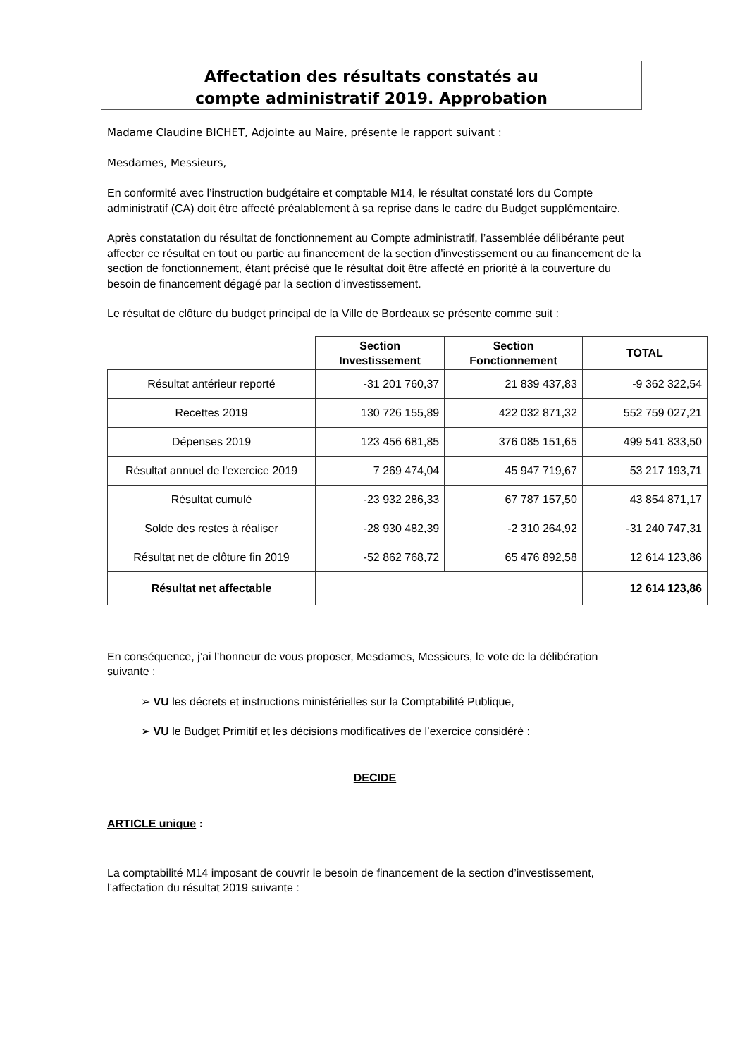Affectation des résultats constatés au
compte administratif 2019. Approbation
Madame Claudine BICHET, Adjointe au Maire, présente le rapport suivant :
Mesdames, Messieurs,
En conformité avec l’instruction budgétaire et comptable M14, le résultat constaté lors du Compte administratif (CA) doit être affecté préalablement à sa reprise dans le cadre du Budget supplémentaire.
Après constatation du résultat de fonctionnement au Compte administratif, l’assemblée délibérante peut affecter ce résultat en tout ou partie au financement de la section d’investissement ou au financement de la section de fonctionnement, étant précisé que le résultat doit être affecté en priorité à la couverture du besoin de financement dégagé par la section d’investissement.
Le résultat de clôture du budget principal de la Ville de Bordeaux se présente comme suit :
| | Section Investissement | Section Fonctionnement | TOTAL |
| --- | --- | --- | --- |
| Résultat antérieur reporté | -31 201 760,37 | 21 839 437,83 | -9 362 322,54 |
| Recettes 2019 | 130 726 155,89 | 422 032 871,32 | 552 759 027,21 |
| Dépenses 2019 | 123 456 681,85 | 376 085 151,65 | 499 541 833,50 |
| Résultat annuel de l'exercice 2019 | 7 269 474,04 | 45 947 719,67 | 53 217 193,71 |
| Résultat cumulé | -23 932 286,33 | 67 787 157,50 | 43 854 871,17 |
| Solde des restes à réaliser | -28 930 482,39 | -2 310 264,92 | -31 240 747,31 |
| Résultat net de clôture fin 2019 | -52 862 768,72 | 65 476 892,58 | 12 614 123,86 |
| Résultat net affectable | | | 12 614 123,86 |
En conséquence, j’ai l’honneur de vous proposer, Mesdames, Messieurs, le vote de la délibération suivante :
➢ VU les décrets et instructions ministérielles sur la Comptabilité Publique,
➢ VU le Budget Primitif et les décisions modificatives de l’exercice considéré :
DECIDE
ARTICLE unique :
La comptabilité M14 imposant de couvrir le besoin de financement de la section d’investissement, l’affectation du résultat 2019 suivante :